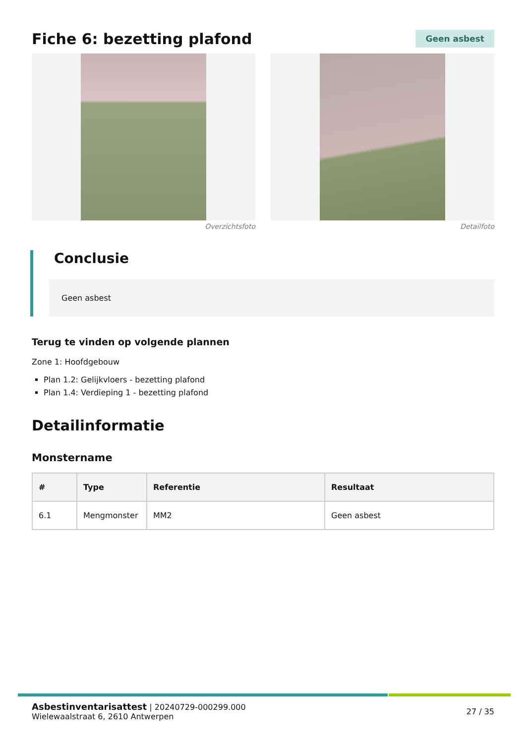Fiche 6: bezetting plafond
Geen asbest
Overzichtsfoto Detailfoto
Conclusie
Geen asbest
Terug te vinden op volgende plannen
Zone 1: Hoofdgebouw
Plan 1.2: Gelijkvloers - bezetting plafond
Plan 1.4: Verdieping 1 - bezetting plafond
Detailinformatie
Monstername
| # | Type | Referentie | Resultaat |
| --- | --- | --- | --- |
| 6.1 | Mengmonster | MM2 | Geen asbest |
Asbestinventarisattest | 20240729-000299.000
Wielewaalstraat 6, 2610 Antwerpen
27 / 35